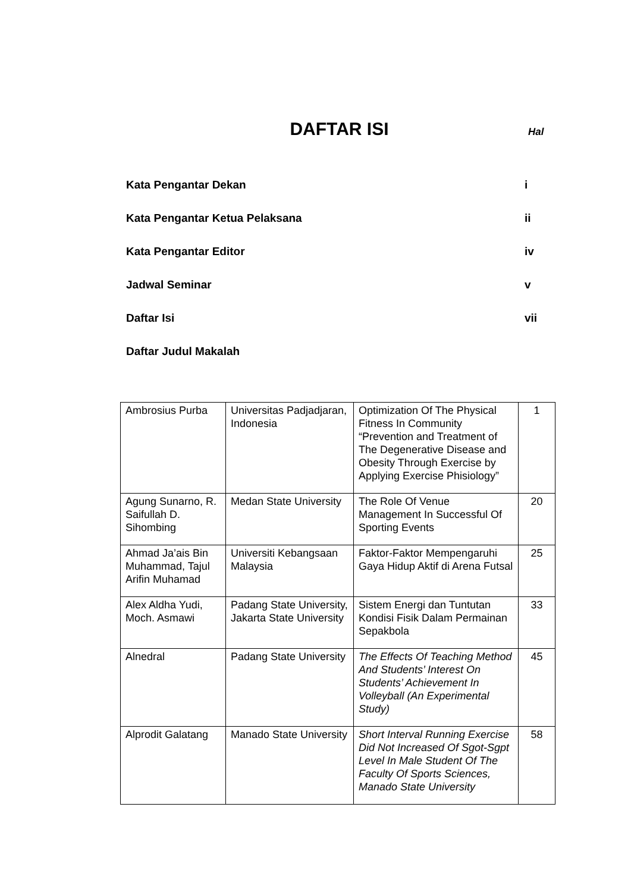DAFTAR ISI
Hal
Kata Pengantar Dekan i
Kata Pengantar Ketua Pelaksana ii
Kata Pengantar Editor iv
Jadwal Seminar v
Daftar Isi vii
Daftar Judul Makalah
| Ambrosius Purba | Universitas Padjadjaran, Indonesia | Optimization Of The Physical Fitness In Community “Prevention and Treatment of The Degenerative Disease and Obesity Through Exercise by Applying Exercise Phisiology” | 1 |
| Agung Sunarno, R. Saifullah D. Sihombing | Medan State University | The Role Of Venue Management In Successful Of Sporting Events | 20 |
| Ahmad Ja’ais Bin Muhammad, Tajul Arifin Muhamad | Universiti Kebangsaan Malaysia | Faktor-Faktor Mempengaruhi Gaya Hidup Aktif di Arena Futsal | 25 |
| Alex Aldha Yudi, Moch. Asmawi | Padang State University, Jakarta State University | Sistem Energi dan Tuntutan Kondisi Fisik Dalam Permainan Sepakbola | 33 |
| Alnedral | Padang State University | The Effects Of Teaching Method And Students’ Interest On Students’ Achievement In Volleyball (An Experimental Study) | 45 |
| Alprodit Galatang | Manado State University | Short Interval Running Exercise Did Not Increased Of Sgot-Sgpt Level In Male Student Of The Faculty Of Sports Sciences, Manado State University | 58 |